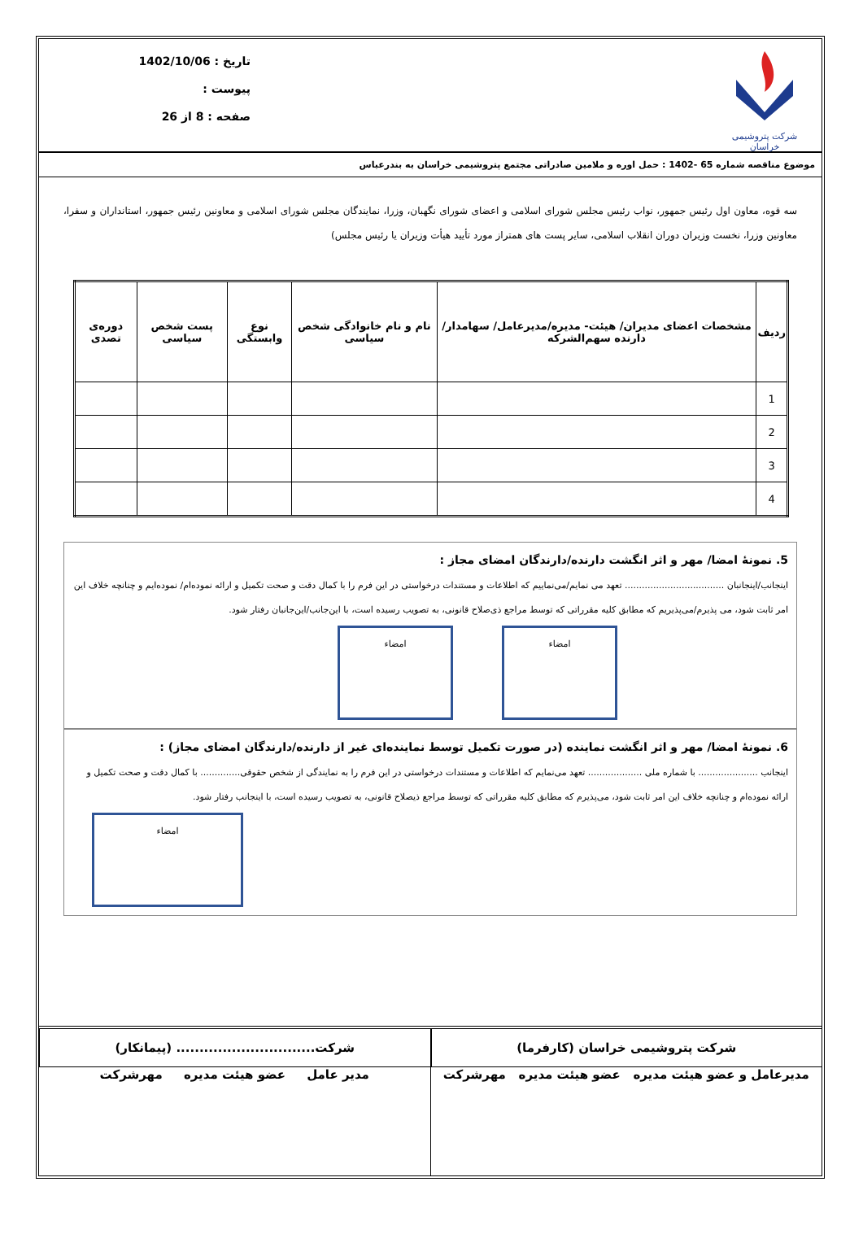شرکت پتروشیمی خراسان
تاریخ : 1402/10/06
پیوست :
صفحه : 8 از 26
موضوع مناقصه شماره 65 -1402 : حمل اوره و ملامین صادراتی مجتمع پتروشیمی خراسان به بندرعباس
سه قوه، معاون اول رئیس جمهور، نواب رئیس مجلس شورای اسلامی و اعضای شورای نگهبان، وزرا، نمایندگان مجلس شورای اسلامی و معاونین رئیس جمهور، استانداران و سفرا، معاونین وزرا، نخست وزیران دوران انقلاب اسلامی، سایر پست های همتراز مورد تأیید هیأت وزیران یا رئیس مجلس)
| ردیف | مشخصات اعضای مدیران/ هیئت- مدیره/مدیرعامل/ سهامدار/دارنده سهم‌الشرکه | نام و نام خانوادگی شخص سیاسی | نوع وابستگی | پست شخص سیاسی | دوره‌ی تصدی |
| --- | --- | --- | --- | --- | --- |
| 1 | | | | | |
| 2 | | | | | |
| 3 | | | | | |
| 4 | | | | | |
5. نمونۀ امضا/ مهر و اثر انگشت دارنده/دارندگان امضای مجاز :
اینجانب/اینجانبان ................................... تعهد می نمایم/می‌نماییم که اطلاعات و مستندات درخواستی در این فرم را با کمال دقت و صحت تکمیل و ارائه نموده‌ام/ نموده‌ایم و چنانچه خلاف این امر ثابت شود، می پذیرم/می‌پذیریم که مطابق کلیه مقرراتی که توسط مراجع ذی‌صلاح قانونی، به تصویب رسیده است، با این‌جانب/این‌جانبان رفتار شود.
امضاء امضاء
6. نمونۀ امضا/ مهر و اثر انگشت نماینده (در صورت تکمیل توسط نماینده‌ای غیر از دارنده/دارندگان امضای مجاز) :
اینجانب ..................... با شماره ملی ................... تعهد می‌نمایم که اطلاعات و مستندات درخواستی در این فرم را به نمایندگی از شخص حقوقی.............. با کمال دقت و صحت تکمیل و ارائه نموده‌ام و چنانچه خلاف این امر ثابت شود، می‌پذیرم که مطابق کلیه مقرراتی که توسط مراجع ذیصلاح قانونی، به تصویب رسیده است، با اینجانب رفتار شود.
امضاء
شرکت پتروشیمی خراسان (کارفرما)
مدیرعامل و عضو هیئت مدیره عضو هیئت مدیره مهرشرکت
شرکت.............................. (پیمانکار)
مدیر عامل عضو هیئت مدیره مهرشرکت